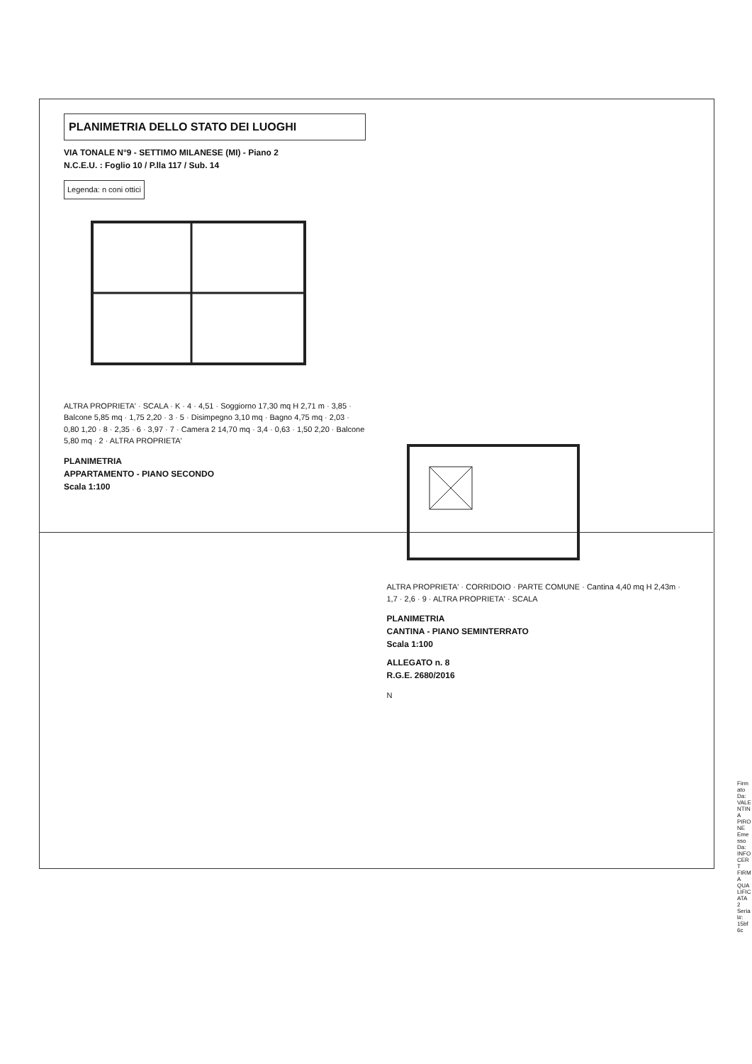PLANIMETRIA DELLO STATO DEI LUOGHI
VIA TONALE N°9 - SETTIMO MILANESE (MI) - Piano 2
N.C.E.U. : Foglio 10 / P.lla 117 / Sub. 14
Legenda: n coni ottici
ALTRA PROPRIETA' · SCALA · K · 4 · 4,51 · Soggiorno 17,30 mq H 2,71 m · 3,85 · Balcone 5,85 mq · 1,75 2,20 · 3 · 5 · Disimpegno 3,10 mq · Bagno 4,75 mq · 2,03 · 0,80 1,20 · 8 · 2,35 · 6 · 3,97 · 7 · Camera 2 14,70 mq · 3,4 · 0,63 · 1,50 2,20 · Balcone 5,80 mq · 2 · ALTRA PROPRIETA'
PLANIMETRIA
APPARTAMENTO - PIANO SECONDO
Scala 1:100
ALTRA PROPRIETA' · CORRIDOIO · PARTE COMUNE · Cantina 4,40 mq H 2,43m · 1,7 · 2,6 · 9 · ALTRA PROPRIETA' · SCALA
PLANIMETRIA
CANTINA - PIANO SEMINTERRATO
Scala 1:100
ALLEGATO n. 8
R.G.E. 2680/2016
N
Firmato Da: VALENTINA PIRONE Emesso Da: INFOCERT FIRMA QUALIFICATA 2 Serial#: 15bf6c